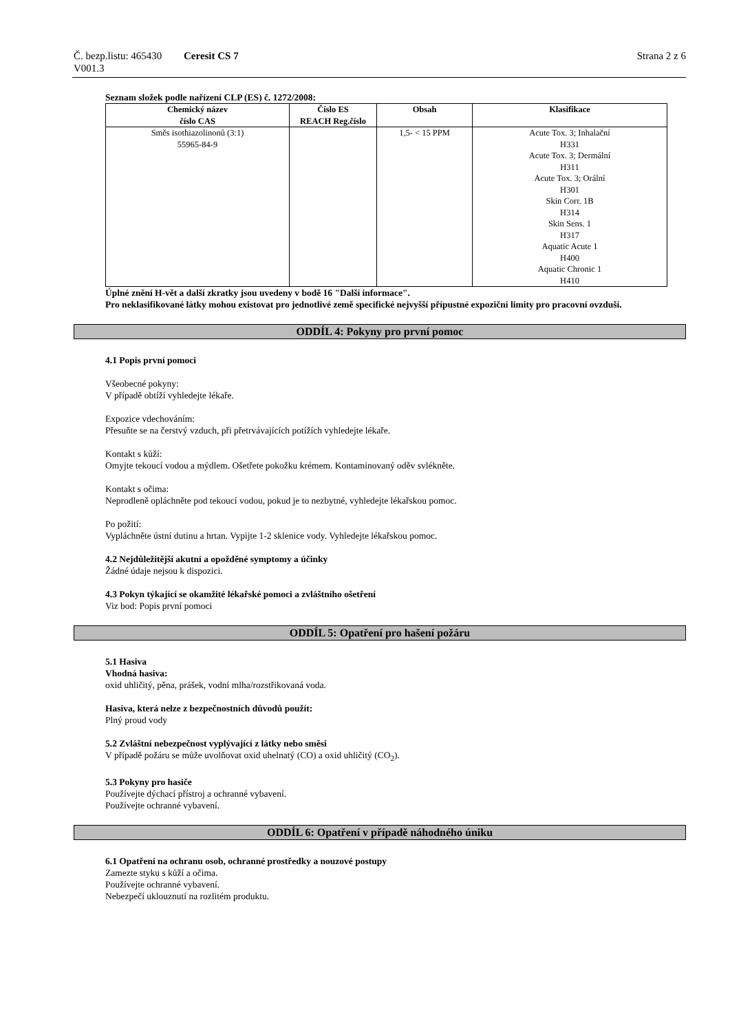Č. bezp.listu: 465430
V001.3
Ceresit CS 7 Strana 2 z 6
Seznam složek podle nařízení CLP (ES) č. 1272/2008:
| Chemický název číslo CAS | Číslo ES REACH Reg.číslo | Obsah | Klasifikace |
| --- | --- | --- | --- |
| Směs isothiazolinonů (3:1) 55965-84-9 | | 1,5- < 15 PPM | Acute Tox. 3; Inhalační H331 Acute Tox. 3; Dermální H311 Acute Tox. 3; Orální H301 Skin Corr. 1B H314 Skin Sens. 1 H317 Aquatic Acute 1 H400 Aquatic Chronic 1 H410 |
Úplné znění H-vět a další zkratky jsou uvedeny v bodě 16 "Další informace".
Pro neklasifikované látky mohou existovat pro jednotlivé země specifické nejvyšší přípustné expoziční limity pro pracovní ovzduší.
ODDÍL 4: Pokyny pro první pomoc
4.1 Popis první pomoci
Všeobecné pokyny:
V případě obtíží vyhledejte lékaře.
Expozice vdechováním:
Přesuňte se na čerstvý vzduch, při přetrvávajících potížích vyhledejte lékaře.
Kontakt s kůží:
Omyjte tekoucí vodou a mýdlem. Ošetřete pokožku krémem. Kontaminovaný oděv svlékněte.
Kontakt s očima:
Neprodleně opláchněte pod tekoucí vodou, pokud je to nezbytné, vyhledejte lékařskou pomoc.
Po požití:
Vypláchněte ústní dutinu a hrtan. Vypijte 1-2 sklenice vody. Vyhledejte lékařskou pomoc.
4.2 Nejdůležitější akutní a opožděné symptomy a účinky
Žádné údaje nejsou k dispozici.
4.3 Pokyn týkající se okamžité lékařské pomoci a zvláštního ošetření
Viz bod: Popis první pomoci
ODDÍL 5: Opatření pro hašení požáru
5.1 Hasiva
Vhodná hasiva:
oxid uhličitý, pěna, prášek, vodní mlha/rozstřikovaná voda.
Hasiva, která nelze z bezpečnostních důvodů použít:
Plný proud vody
5.2 Zvláštní nebezpečnost vyplývající z látky nebo směsi
V případě požáru se může uvolňovat oxid uhelnatý (CO) a oxid uhličitý (CO<sub>2</sub>).
5.3 Pokyny pro hasiče
Používejte dýchací přístroj a ochranné vybavení.
Používejte ochranné vybavení.
ODDÍL 6: Opatření v případě náhodného úniku
6.1 Opatření na ochranu osob, ochranné prostředky a nouzové postupy
Zamezte styku s kůží a očima.
Používejte ochranné vybavení.
Nebezpečí uklouznutí na rozlitém produktu.